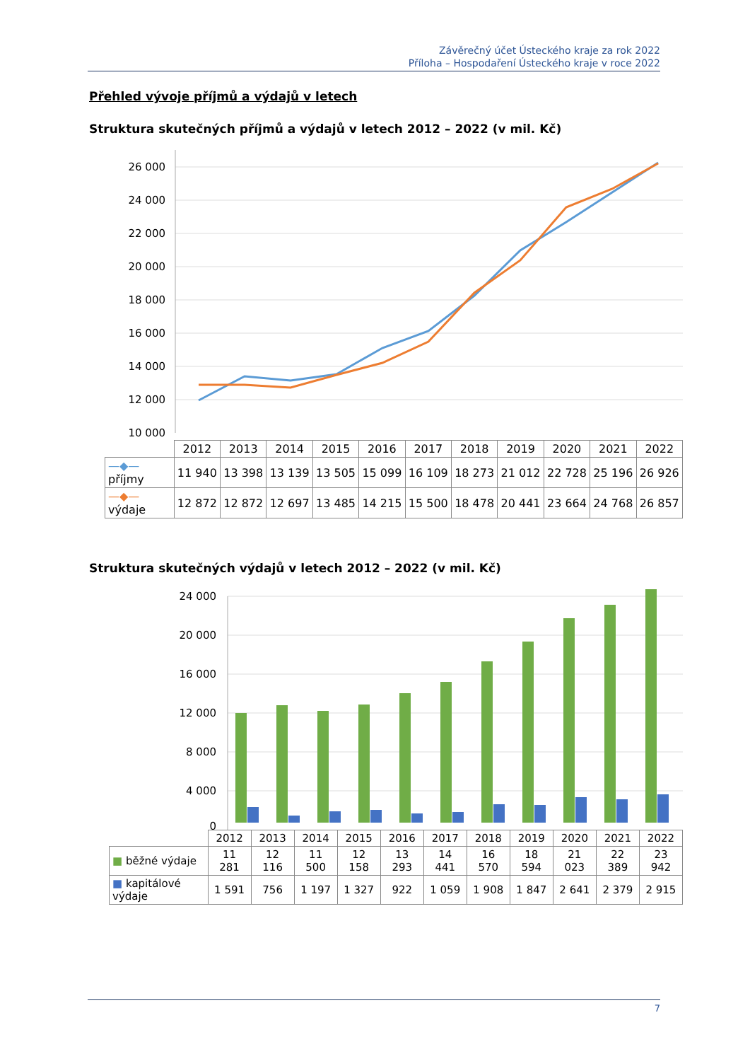Závěrečný účet Ústeckého kraje za rok 2022
Příloha – Hospodaření Ústeckého kraje v roce 2022
Přehled vývoje příjmů a výdajů v letech
Struktura skutečných příjmů a výdajů v letech 2012 – 2022 (v mil. Kč)
26 000
24 000
22 000
20 000
18 000
16 000
14 000
12 000
10 000
| | 2012 | 2013 | 2014 | 2015 | 2016 | 2017 | 2018 | 2019 | 2020 | 2021 | 2022 |
| --- | --- | --- | --- | --- | --- | --- | --- | --- | --- | --- | --- |
| —◆— příjmy | 11 940 | 13 398 | 13 139 | 13 505 | 15 099 | 16 109 | 18 273 | 21 012 | 22 728 | 25 196 | 26 926 |
| —◆— výdaje | 12 872 | 12 872 | 12 697 | 13 485 | 14 215 | 15 500 | 18 478 | 20 441 | 23 664 | 24 768 | 26 857 |
Struktura skutečných výdajů v letech 2012 – 2022 (v mil. Kč)
24 000
20 000
16 000
12 000
8 000
4 000
0
| | 2012 | 2013 | 2014 | 2015 | 2016 | 2017 | 2018 | 2019 | 2020 | 2021 | 2022 |
| --- | --- | --- | --- | --- | --- | --- | --- | --- | --- | --- | --- |
| ■ běžné výdaje | 11 281 | 12 116 | 11 500 | 12 158 | 13 293 | 14 441 | 16 570 | 18 594 | 21 023 | 22 389 | 23 942 |
| ■ kapitálové výdaje | 1 591 | 756 | 1 197 | 1 327 | 922 | 1 059 | 1 908 | 1 847 | 2 641 | 2 379 | 2 915 |
7